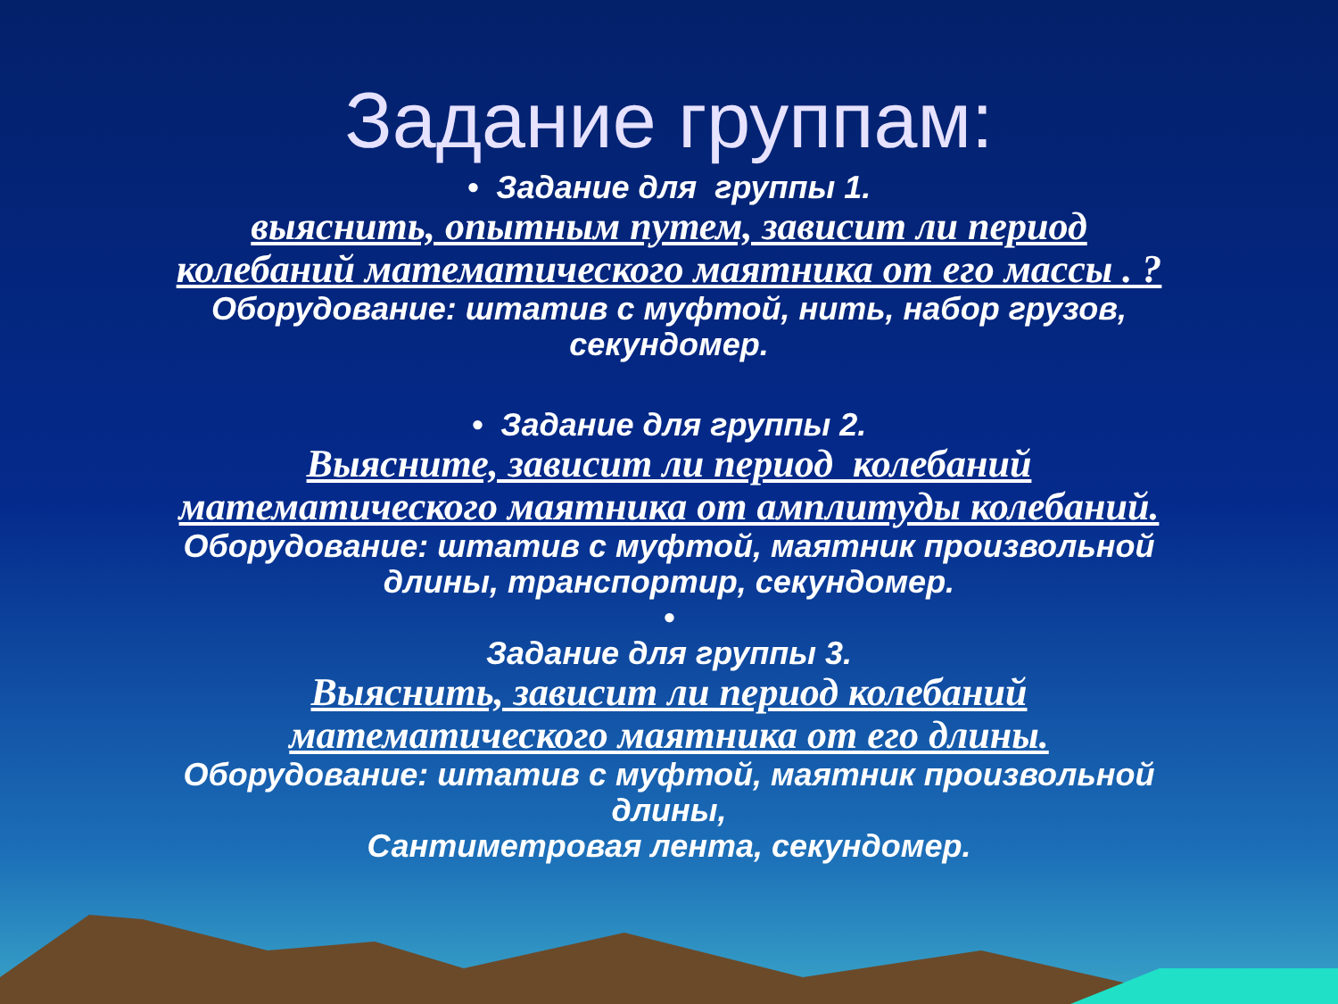Задание группам:
• Задание для группы 1.
выяснить, опытным путем, зависит ли период колебаний математического маятника от его массы . ?
Оборудование: штатив с муфтой, нить, набор грузов,
секундомер.
• Задание для группы 2.
Выясните, зависит ли период колебаний математического маятника от амплитуды колебаний.
Оборудование: штатив с муфтой, маятник произвольной
длины, транспортир, секундомер.
•
Задание для группы 3.
Выяснить, зависит ли период колебаний математического маятника от его длины.
Оборудование: штатив с муфтой, маятник произвольной
длины,
Сантиметровая лента, секундомер.